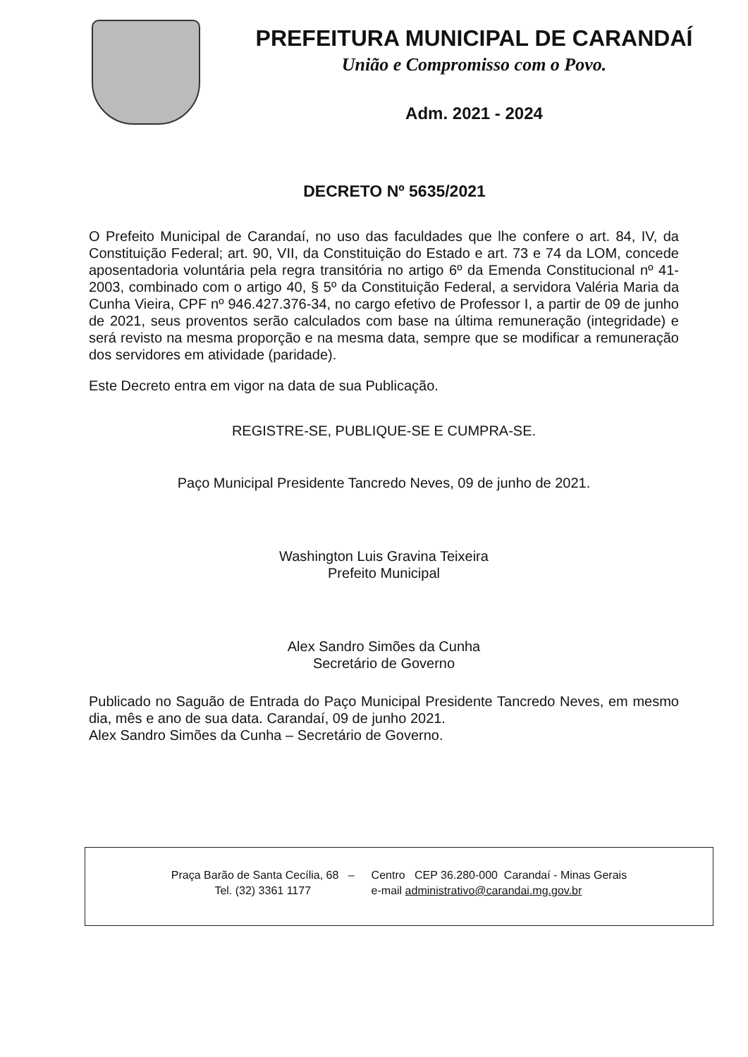PREFEITURA MUNICIPAL DE CARANDAÍ
União e Compromisso com o Povo.
Adm. 2021 - 2024
DECRETO Nº 5635/2021
O Prefeito Municipal de Carandaí, no uso das faculdades que lhe confere o art. 84, IV, da Constituição Federal; art. 90, VII, da Constituição do Estado e art. 73 e 74 da LOM, concede aposentadoria voluntária pela regra transitória no artigo 6º da Emenda Constitucional nº 41-2003, combinado com o artigo 40, § 5º da Constituição Federal, a servidora Valéria Maria da Cunha Vieira, CPF nº 946.427.376-34, no cargo efetivo de Professor I, a partir de 09 de junho de 2021, seus proventos serão calculados com base na última remuneração (integridade) e será revisto na mesma proporção e na mesma data, sempre que se modificar a remuneração dos servidores em atividade (paridade).
Este Decreto entra em vigor na data de sua Publicação.
REGISTRE-SE, PUBLIQUE-SE E CUMPRA-SE.
Paço Municipal Presidente Tancredo Neves, 09 de junho de 2021.
Washington Luis Gravina Teixeira
Prefeito Municipal
Alex Sandro Simões da Cunha
Secretário de Governo
Publicado no Saguão de Entrada do Paço Municipal Presidente Tancredo Neves, em mesmo dia, mês e ano de sua data. Carandaí, 09 de junho 2021.
Alex Sandro Simões da Cunha – Secretário de Governo.
| Praça Barão de Santa Cecília, 68 – | Centro CEP 36.280-000 Carandaí - Minas Gerais |
| Tel. (32) 3361 1177 | e-mail administrativo@carandai.mg.gov.br |